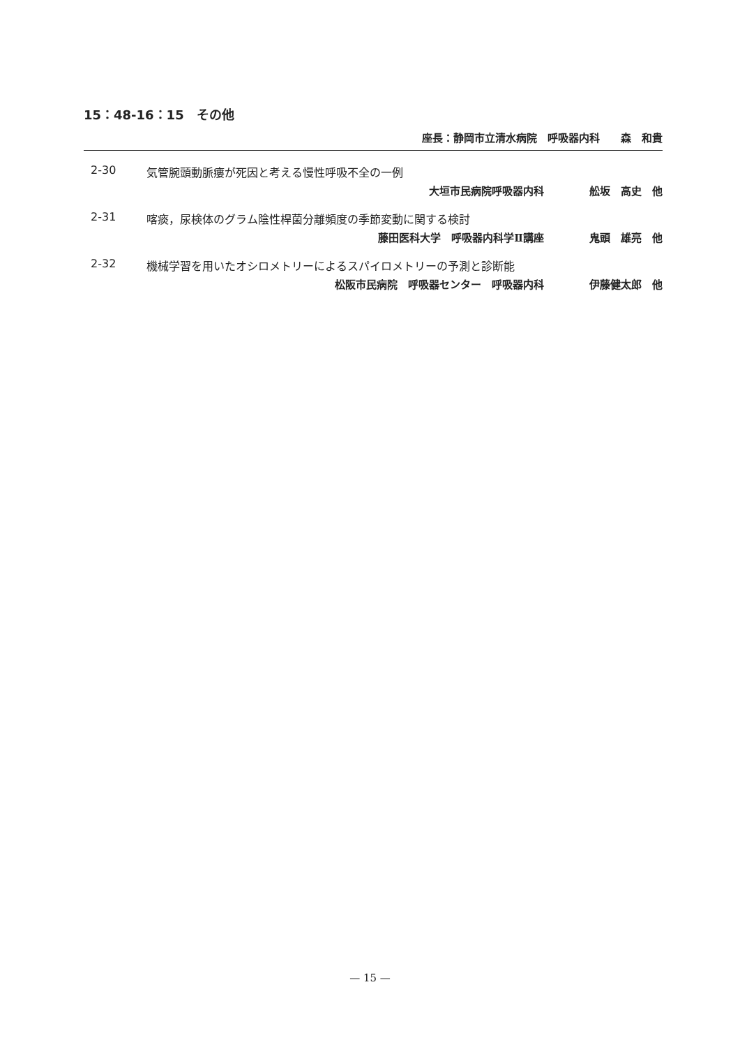15：48-16：15　その他
座長：静岡市立清水病院　呼吸器内科　　森　和貴
2-30 気管腕頭動脈瘻が死因と考える慢性呼吸不全の一例
大垣市民病院呼吸器内科 舩坂　高史　他
2-31 喀痰，尿検体のグラム陰性桿菌分離頻度の季節変動に関する検討
藤田医科大学　呼吸器内科学Ⅱ講座 鬼頭　雄亮　他
2-32 機械学習を用いたオシロメトリーによるスパイロメトリーの予測と診断能
松阪市民病院　呼吸器センター　呼吸器内科 伊藤健太郎　他
— 15 —